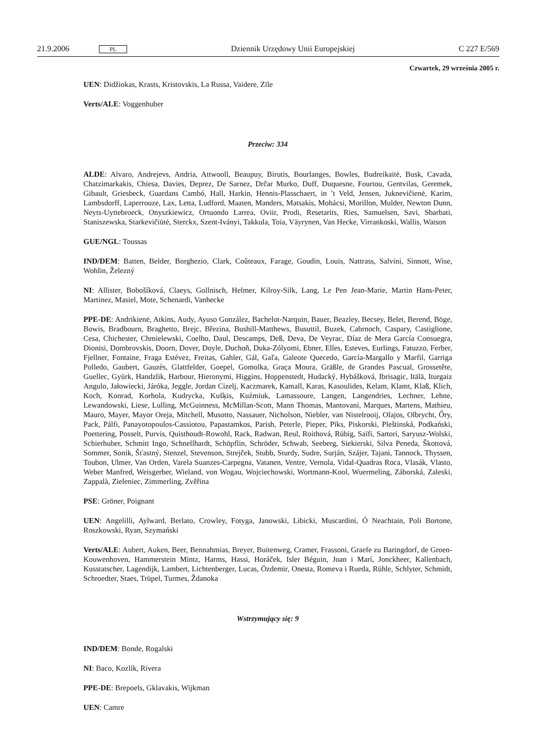21.9.2006 PL Dziennik Urzędowy Unii Europejskiej C 227 E/569
Czwartek, 29 września 2005 r.
UEN: Didžiokas, Krasts, Kristovskis, La Russa, Vaidere, Zīle
Verts/ALE: Voggenhuber
Przeciw: 334
ALDE: Alvaro, Andrejevs, Andria, Attwooll, Beaupuy, Birutis, Bourlanges, Bowles, Budreikaitė, Busk, Cavada, Chatzimarkakis, Chiesa, Davies, Deprez, De Sarnez, Drčar Murko, Duff, Duquesne, Fourtou, Gentvilas, Geremek, Gibault, Griesbeck, Guardans Cambó, Hall, Harkin, Hennis-Plasschaert, in ’t Veld, Jensen, Juknevičienė, Karim, Lambsdorff, Laperrouze, Lax, Letta, Ludford, Maaten, Manders, Matsakis, Mohácsi, Morillon, Mulder, Newton Dunn, Neyts-Uyttebroeck, Onyszkiewicz, Ortuondo Larrea, Oviir, Prodi, Resetarits, Ries, Samuelsen, Savi, Sbarbati, Staniszewska, Starkevičiūtė, Sterckx, Szent-Iványi, Takkula, Toia, Väyrynen, Van Hecke, Virrankoski, Wallis, Watson
GUE/NGL: Toussas
IND/DEM: Batten, Belder, Borghezio, Clark, Coûteaux, Farage, Goudin, Louis, Nattrass, Salvini, Sinnott, Wise, Wohlin, Železný
NI: Allister, Bobošíková, Claeys, Gollnisch, Helmer, Kilroy-Silk, Lang, Le Pen Jean-Marie, Martin Hans-Peter, Martinez, Masiel, Mote, Schenardi, Vanhecke
PPE-DE: Andrikienė, Atkins, Audy, Ayuso González, Bachelot-Narquin, Bauer, Beazley, Becsey, Belet, Berend, Böge, Bowis, Bradbourn, Braghetto, Brejc, Březina, Bushill-Matthews, Busuttil, Buzek, Cabrnoch, Caspary, Castiglione, Cesa, Chichester, Chmielewski, Coelho, Daul, Descamps, Deß, Deva, De Veyrac, Díaz de Mera García Consuegra, Dionisi, Dombrovskis, Doorn, Dover, Doyle, Duchoň, Duka-Zólyomi, Ebner, Elles, Esteves, Eurlings, Fatuzzo, Ferber, Fjellner, Fontaine, Fraga Estévez, Freitas, Gahler, Gál, Gaľa, Galeote Quecedo, García-Margallo y Marfil, Garriga Polledo, Gaubert, Gauzès, Glattfelder, Goepel, Gomolka, Graça Moura, Gräßle, de Grandes Pascual, Grossetête, Guellec, Gyürk, Handzlik, Harbour, Hieronymi, Higgins, Hoppenstedt, Hudacký, Hybášková, Ibrisagic, Itälä, Iturgaiz Angulo, Jałowiecki, Járóka, Jeggle, Jordan Cizelj, Kaczmarek, Kamall, Karas, Kasoulides, Kelam, Klamt, Klaß, Klich, Koch, Konrad, Korhola, Kudrycka, Kušķis, Kuźmiuk, Lamassoure, Langen, Langendries, Lechner, Lehne, Lewandowski, Liese, Lulling, McGuinness, McMillan-Scott, Mann Thomas, Mantovani, Marques, Martens, Mathieu, Mauro, Mayer, Mayor Oreja, Mitchell, Musotto, Nassauer, Nicholson, Niebler, van Nistelrooij, Olajos, Olbrycht, Őry, Pack, Pálfi, Panayotopoulos-Cassiotou, Papastamkos, Parish, Peterle, Pieper, Pīks, Piskorski, Pleštinská, Podkański, Poettering, Posselt, Purvis, Quisthoudt-Rowohl, Rack, Radwan, Reul, Roithová, Rübig, Saïfi, Sartori, Saryusz-Wolski, Schierhuber, Schmitt Ingo, Schnellhardt, Schöpflin, Schröder, Schwab, Seeberg, Siekierski, Silva Peneda, Škottová, Sommer, Sonik, Šťastný, Stenzel, Stevenson, Strejček, Stubb, Sturdy, Sudre, Surján, Szájer, Tajani, Tannock, Thyssen, Toubon, Ulmer, Van Orden, Varela Suanzes-Carpegna, Vatanen, Ventre, Vernola, Vidal-Quadras Roca, Vlasák, Vlasto, Weber Manfred, Weisgerber, Wieland, von Wogau, Wojciechowski, Wortmann-Kool, Wuermeling, Záborská, Zaleski, Zappalà, Zieleniec, Zimmerling, Zvěřina
PSE: Gröner, Poignant
UEN: Angelilli, Aylward, Berlato, Crowley, Fotyga, Janowski, Libicki, Muscardini, Ó Neachtain, Poli Bortone, Roszkowski, Ryan, Szymański
Verts/ALE: Aubert, Auken, Beer, Bennahmias, Breyer, Buitenweg, Cramer, Frassoni, Graefe zu Baringdorf, de Groen-Kouwenhoven, Hammerstein Mintz, Harms, Hassi, Horáček, Isler Béguin, Joan i Marí, Jonckheer, Kallenbach, Kusstatscher, Lagendijk, Lambert, Lichtenberger, Lucas, Özdemir, Onesta, Romeva i Rueda, Rühle, Schlyter, Schmidt, Schroedter, Staes, Trüpel, Turmes, Ždanoka
Wstrzymujący się: 9
IND/DEM: Bonde, Rogalski
NI: Baco, Kozlík, Rivera
PPE-DE: Brepoels, Gklavakis, Wijkman
UEN: Camre